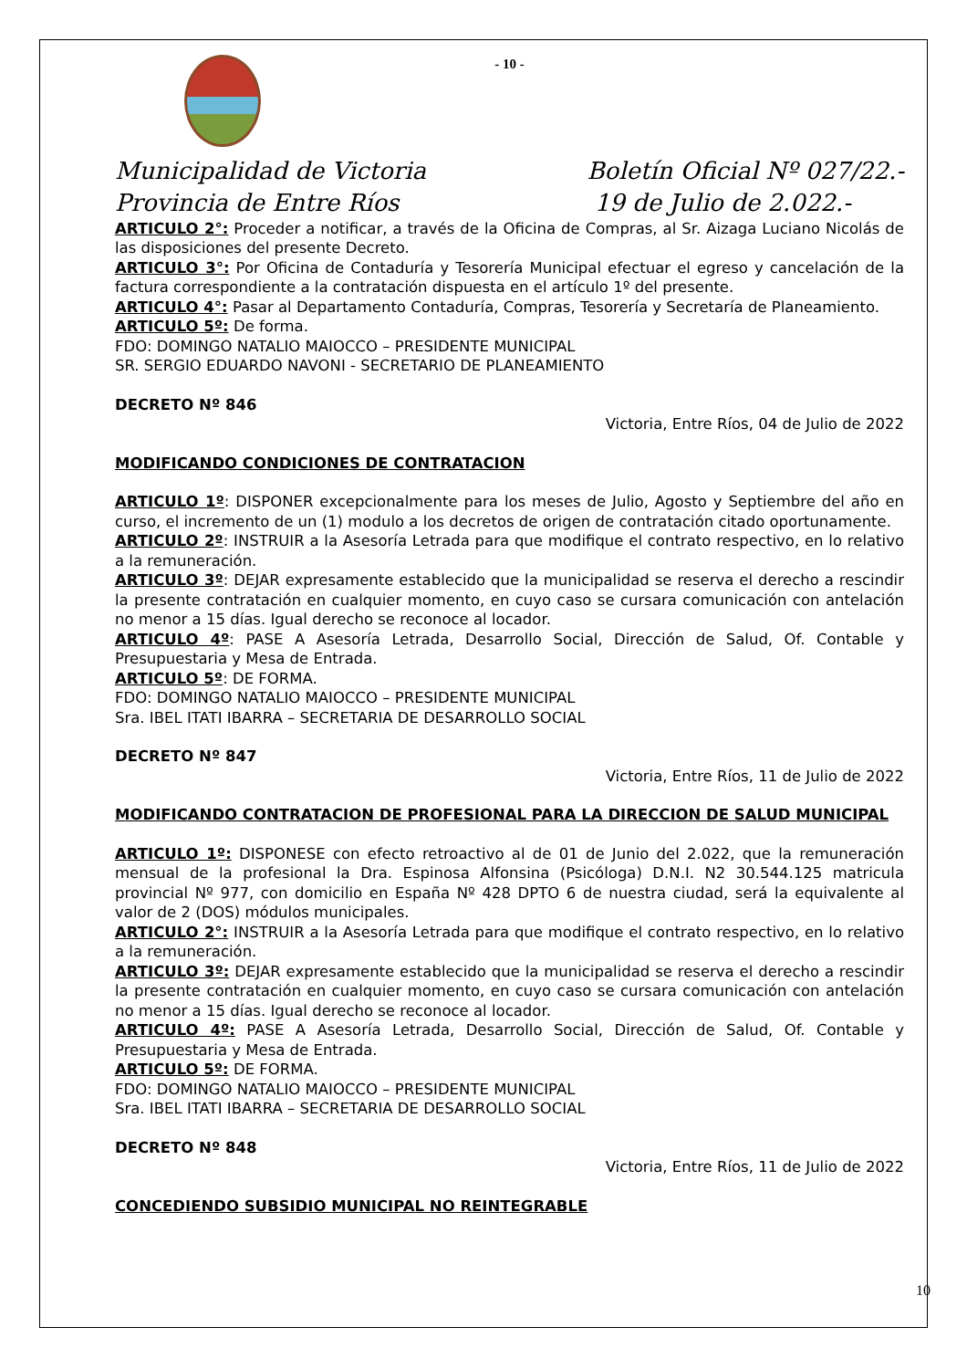- 10 -
Municipalidad de Victoria
Provincia de Entre Ríos
Boletín Oficial Nº 027/22.-
19 de Julio de 2.022.-
ARTICULO 2°: Proceder a notificar, a través de la Oficina de Compras, al Sr. Aizaga Luciano Nicolás de las disposiciones del presente Decreto.
ARTICULO 3°: Por Oficina de Contaduría y Tesorería Municipal efectuar el egreso y cancelación de la factura correspondiente a la contratación dispuesta en el artículo 1º del presente.
ARTICULO 4°: Pasar al Departamento Contaduría, Compras, Tesorería y Secretaría de Planeamiento.
ARTICULO 5º: De forma.
FDO: DOMINGO NATALIO MAIOCCO – PRESIDENTE MUNICIPAL
SR. SERGIO EDUARDO NAVONI - SECRETARIO DE PLANEAMIENTO
DECRETO Nº 846
Victoria, Entre Ríos, 04 de Julio de 2022
MODIFICANDO CONDICIONES DE CONTRATACION
ARTICULO 1º: DISPONER excepcionalmente para los meses de Julio, Agosto y Septiembre del año en curso, el incremento de un (1) modulo a los decretos de origen de contratación citado oportunamente.
ARTICULO 2º: INSTRUIR a la Asesoría Letrada para que modifique el contrato respectivo, en lo relativo a la remuneración.
ARTICULO 3º: DEJAR expresamente establecido que la municipalidad se reserva el derecho a rescindir la presente contratación en cualquier momento, en cuyo caso se cursara comunicación con antelación no menor a 15 días. Igual derecho se reconoce al locador.
ARTICULO 4º: PASE A Asesoría Letrada, Desarrollo Social, Dirección de Salud, Of. Contable y Presupuestaria y Mesa de Entrada.
ARTICULO 5º: DE FORMA.
FDO: DOMINGO NATALIO MAIOCCO – PRESIDENTE MUNICIPAL
Sra. IBEL ITATI IBARRA – SECRETARIA DE DESARROLLO SOCIAL
DECRETO Nº 847
Victoria, Entre Ríos, 11 de Julio de 2022
MODIFICANDO CONTRATACION DE PROFESIONAL PARA LA DIRECCION DE SALUD MUNICIPAL
ARTICULO 1º: DISPONESE con efecto retroactivo al de 01 de Junio del 2.022, que la remuneración mensual de la profesional la Dra. Espinosa Alfonsina (Psicóloga) D.N.I. N2 30.544.125 matricula provincial Nº 977, con domicilio en España Nº 428 DPTO 6 de nuestra ciudad, será la equivalente al valor de 2 (DOS) módulos municipales.
ARTICULO 2°: INSTRUIR a la Asesoría Letrada para que modifique el contrato respectivo, en lo relativo a la remuneración.
ARTICULO 3º: DEJAR expresamente establecido que la municipalidad se reserva el derecho a rescindir la presente contratación en cualquier momento, en cuyo caso se cursara comunicación con antelación no menor a 15 días. Igual derecho se reconoce al locador.
ARTICULO 4º: PASE A Asesoría Letrada, Desarrollo Social, Dirección de Salud, Of. Contable y Presupuestaria y Mesa de Entrada.
ARTICULO 5º: DE FORMA.
FDO: DOMINGO NATALIO MAIOCCO – PRESIDENTE MUNICIPAL
Sra. IBEL ITATI IBARRA – SECRETARIA DE DESARROLLO SOCIAL
DECRETO Nº 848
Victoria, Entre Ríos, 11 de Julio de 2022
CONCEDIENDO SUBSIDIO MUNICIPAL NO REINTEGRABLE
10